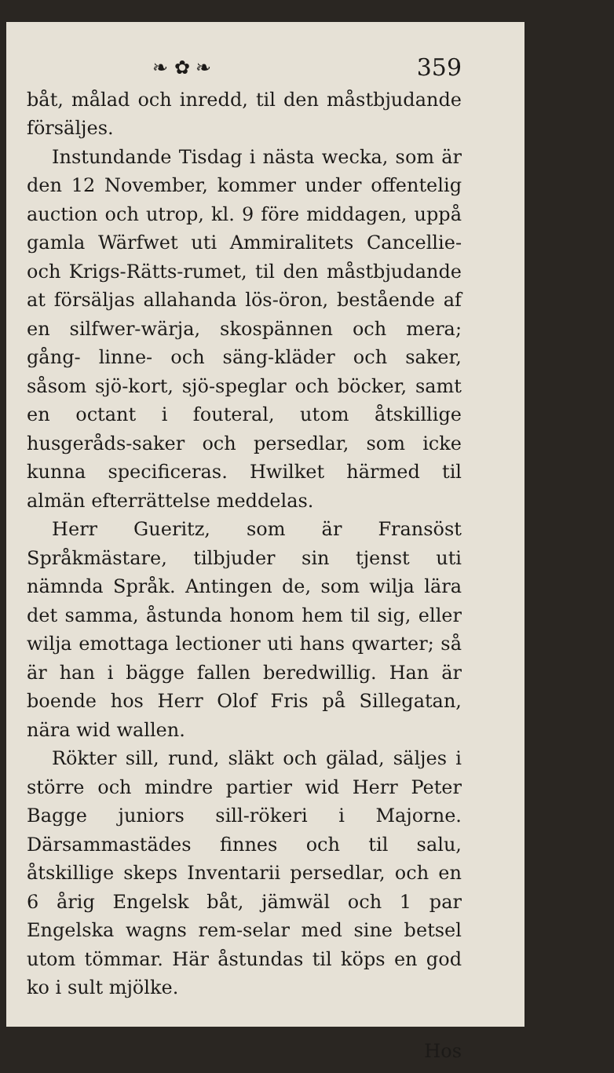❧ ✿ ❧ 359
båt, målad och inredd, til den måstbjudande försäljes.
Instundande Tisdag i nästa wecka, som är den 12 November, kommer under offentelig auction och utrop, kl. 9 före middagen, uppå gamla Wärfwet uti Ammiralitets Cancellie- och Krigs-Rätts-rumet, til den måstbjudande at försäljas allahanda lös-öron, bestående af en silfwer-wärja, skospännen och mera; gång- linne- och säng-kläder och saker, såsom sjö-kort, sjö-speglar och böcker, samt en octant i fouteral, utom åtskillige husgeråds-saker och persedlar, som icke kunna specificeras. Hwilket härmed til almän efterrättelse meddelas.
Herr Gueritz, som är Fransöst Språkmästare, tilbjuder sin tjenst uti nämnda Språk. Antingen de, som wilja lära det samma, åstunda honom hem til sig, eller wilja emottaga lectioner uti hans qwarter; så är han i bägge fallen beredwillig. Han är boende hos Herr Olof Fris på Sillegatan, nära wid wallen.
Rökter sill, rund, släkt och gälad, säljes i större och mindre partier wid Herr Peter Bagge juniors sill-rökeri i Majorne. Därsammastädes finnes och til salu, åtskillige skeps Inventarii persedlar, och en 6 årig Engelsk båt, jämwäl och 1 par Engelska wagns rem-selar med sine betsel utom tömmar. Här åstundas til köps en god ko i sult mjölke.
Hos